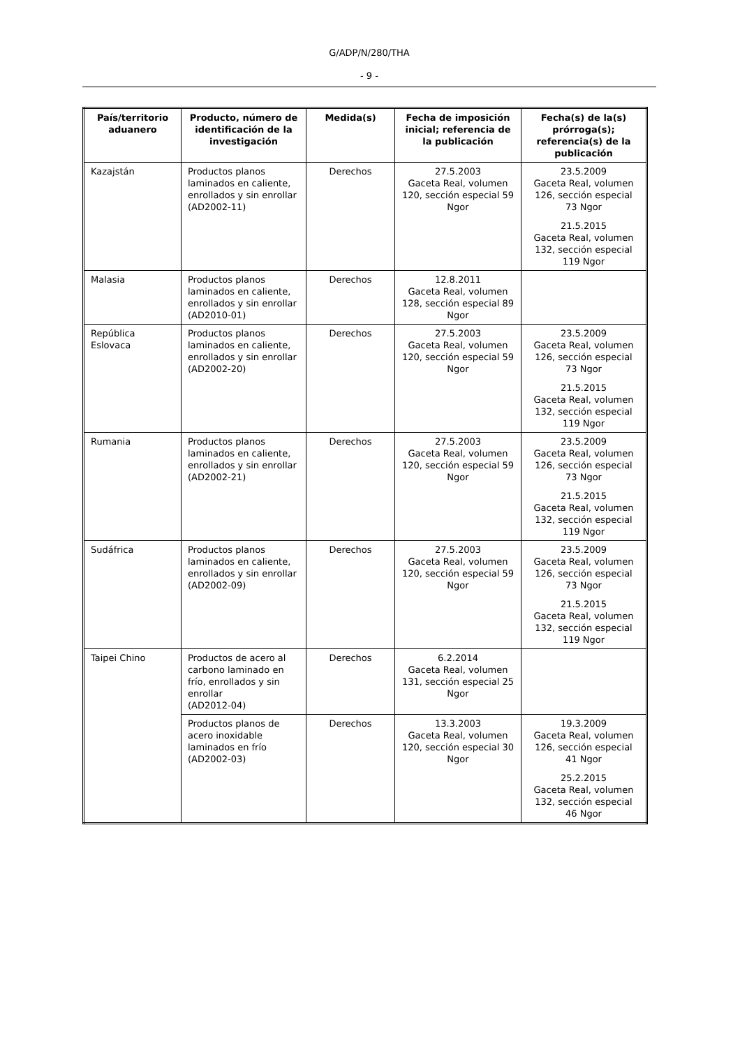G/ADP/N/280/THA
- 9 -
| País/territorio aduanero | Producto, número de identificación de la investigación | Medida(s) | Fecha de imposición inicial; referencia de la publicación | Fecha(s) de la(s) prórroga(s); referencia(s) de la publicación |
| --- | --- | --- | --- | --- |
| Kazajstán | Productos planos laminados en caliente, enrollados y sin enrollar (AD2002-11) | Derechos | 27.5.2003 Gaceta Real, volumen 120, sección especial 59 Ngor | 23.5.2009 Gaceta Real, volumen 126, sección especial 73 Ngor 21.5.2015 Gaceta Real, volumen 132, sección especial 119 Ngor |
| Malasia | Productos planos laminados en caliente, enrollados y sin enrollar (AD2010-01) | Derechos | 12.8.2011 Gaceta Real, volumen 128, sección especial 89 Ngor | |
| República Eslovaca | Productos planos laminados en caliente, enrollados y sin enrollar (AD2002-20) | Derechos | 27.5.2003 Gaceta Real, volumen 120, sección especial 59 Ngor | 23.5.2009 Gaceta Real, volumen 126, sección especial 73 Ngor 21.5.2015 Gaceta Real, volumen 132, sección especial 119 Ngor |
| Rumania | Productos planos laminados en caliente, enrollados y sin enrollar (AD2002-21) | Derechos | 27.5.2003 Gaceta Real, volumen 120, sección especial 59 Ngor | 23.5.2009 Gaceta Real, volumen 126, sección especial 73 Ngor 21.5.2015 Gaceta Real, volumen 132, sección especial 119 Ngor |
| Sudáfrica | Productos planos laminados en caliente, enrollados y sin enrollar (AD2002-09) | Derechos | 27.5.2003 Gaceta Real, volumen 120, sección especial 59 Ngor | 23.5.2009 Gaceta Real, volumen 126, sección especial 73 Ngor 21.5.2015 Gaceta Real, volumen 132, sección especial 119 Ngor |
| Taipei Chino | Productos de acero al carbono laminado en frío, enrollados y sin enrollar (AD2012-04) | Derechos | 6.2.2014 Gaceta Real, volumen 131, sección especial 25 Ngor | |
| | Productos planos de acero inoxidable laminados en frío (AD2002-03) | Derechos | 13.3.2003 Gaceta Real, volumen 120, sección especial 30 Ngor | 19.3.2009 Gaceta Real, volumen 126, sección especial 41 Ngor 25.2.2015 Gaceta Real, volumen 132, sección especial 46 Ngor |